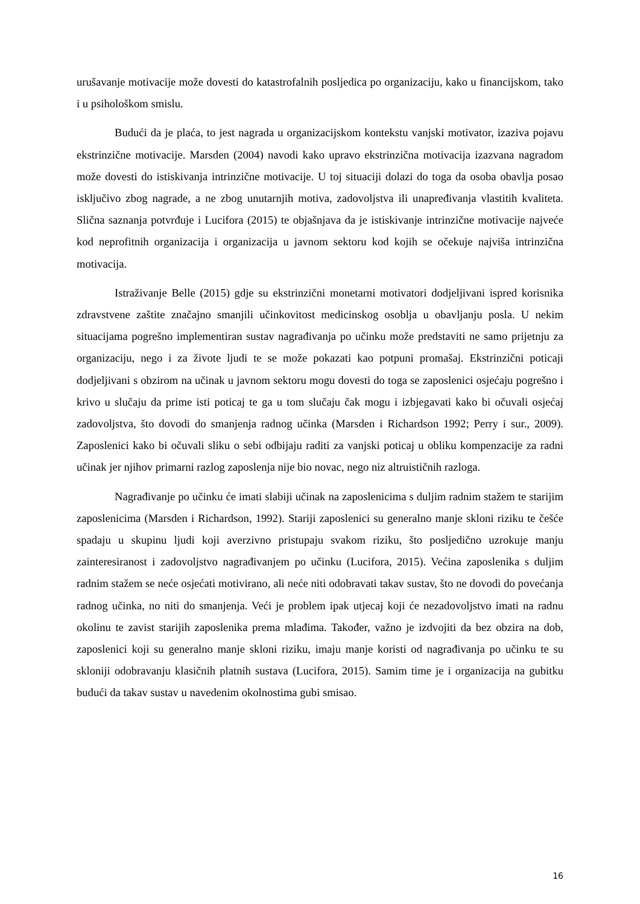urušavanje motivacije može dovesti do katastrofalnih posljedica po organizaciju, kako u financijskom, tako i u psihološkom smislu.
Budući da je plaća, to jest nagrada u organizacijskom kontekstu vanjski motivator, izaziva pojavu ekstrinzične motivacije. Marsden (2004) navodi kako upravo ekstrinzična motivacija izazvana nagradom može dovesti do istiskivanja intrinzične motivacije. U toj situaciji dolazi do toga da osoba obavlja posao isključivo zbog nagrade, a ne zbog unutarnjih motiva, zadovoljstva ili unapređivanja vlastitih kvaliteta. Slična saznanja potvrđuje i Lucifora (2015) te objašnjava da je istiskivanje intrinzične motivacije najveće kod neprofitnih organizacija i organizacija u javnom sektoru kod kojih se očekuje najviša intrinzična motivacija.
Istraživanje Belle (2015) gdje su ekstrinzični monetarni motivatori dodjeljivani ispred korisnika zdravstvene zaštite značajno smanjili učinkovitost medicinskog osoblja u obavljanju posla. U nekim situacijama pogrešno implementiran sustav nagrađivanja po učinku može predstaviti ne samo prijetnju za organizaciju, nego i za živote ljudi te se može pokazati kao potpuni promašaj. Ekstrinzični poticaji dodjeljivani s obzirom na učinak u javnom sektoru mogu dovesti do toga se zaposlenici osjećaju pogrešno i krivo u slučaju da prime isti poticaj te ga u tom slučaju čak mogu i izbjegavati kako bi očuvali osjećaj zadovoljstva, što dovodi do smanjenja radnog učinka (Marsden i Richardson 1992; Perry i sur., 2009). Zaposlenici kako bi očuvali sliku o sebi odbijaju raditi za vanjski poticaj u obliku kompenzacije za radni učinak jer njihov primarni razlog zaposlenja nije bio novac, nego niz altruističnih razloga.
Nagrađivanje po učinku će imati slabiji učinak na zaposlenicima s duljim radnim stažem te starijim zaposlenicima (Marsden i Richardson, 1992). Stariji zaposlenici su generalno manje skloni riziku te češće spadaju u skupinu ljudi koji averzivno pristupaju svakom riziku, što posljedično uzrokuje manju zainteresiranost i zadovoljstvo nagrađivanjem po učinku (Lucifora, 2015). Većina zaposlenika s duljim radnim stažem se neće osjećati motivirano, ali neće niti odobravati takav sustav, što ne dovodi do povećanja radnog učinka, no niti do smanjenja. Veći je problem ipak utjecaj koji će nezadovoljstvo imati na radnu okolinu te zavist starijih zaposlenika prema mlađima. Također, važno je izdvojiti da bez obzira na dob, zaposlenici koji su generalno manje skloni riziku, imaju manje koristi od nagrađivanja po učinku te su skloniji odobravanju klasičnih platnih sustava (Lucifora, 2015). Samim time je i organizacija na gubitku budući da takav sustav u navedenim okolnostima gubi smisao.
16